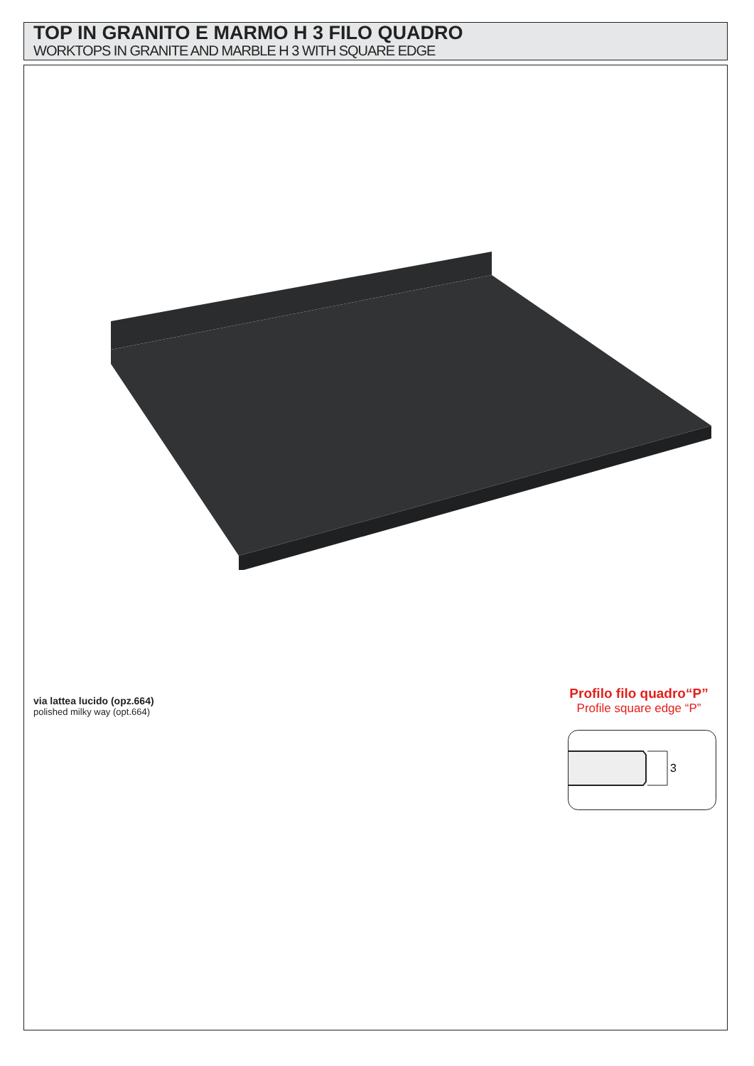TOP IN GRANITO E MARMO H 3 FILO QUADRO
WORKTOPS IN GRANITE AND MARBLE H 3 WITH SQUARE EDGE
via lattea lucido (opz.664)
polished milky way (opt.664)
Profilo filo quadro“P”
Profile square edge “P”
3